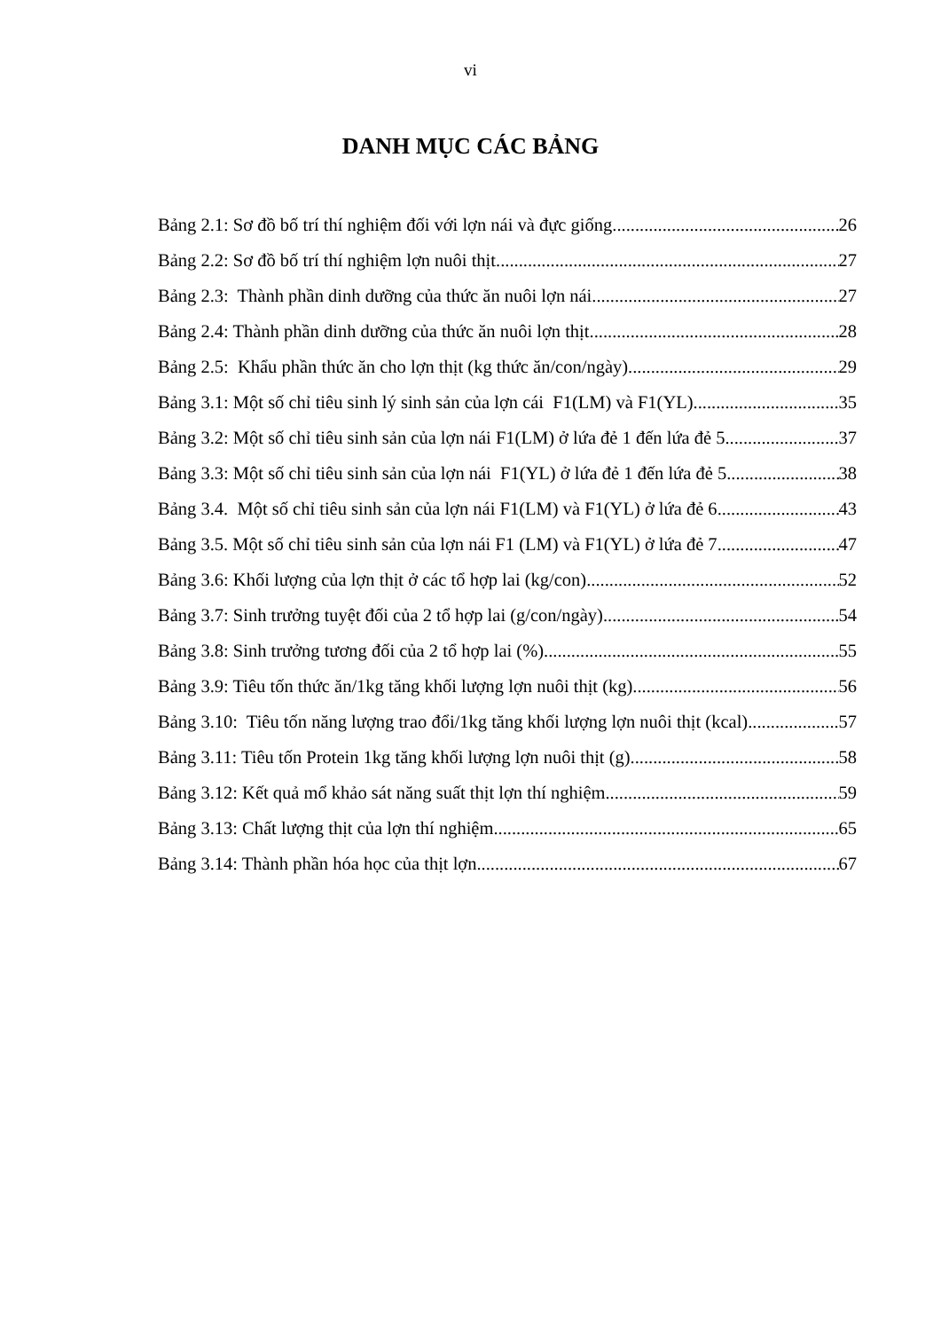vi
DANH MỤC CÁC BẢNG
Bảng 2.1: Sơ đồ bố trí thí nghiệm đối với lợn nái và đực giống 26
Bảng 2.2: Sơ đồ bố trí thí nghiệm lợn nuôi thịt 27
Bảng 2.3: Thành phần dinh dưỡng của thức ăn nuôi lợn nái 27
Bảng 2.4: Thành phần dinh dưỡng của thức ăn nuôi lợn thịt 28
Bảng 2.5: Khẩu phần thức ăn cho lợn thịt (kg thức ăn/con/ngày) 29
Bảng 3.1: Một số chỉ tiêu sinh lý sinh sản của lợn cái F1(LM) và F1(YL) 35
Bảng 3.2: Một số chỉ tiêu sinh sản của lợn nái F1(LM) ở lứa đẻ 1 đến lứa đẻ 5 37
Bảng 3.3: Một số chỉ tiêu sinh sản của lợn nái F1(YL) ở lứa đẻ 1 đến lứa đẻ 5 38
Bảng 3.4. Một số chỉ tiêu sinh sản của lợn nái F1(LM) và F1(YL) ở lứa đẻ 6 43
Bảng 3.5. Một số chỉ tiêu sinh sản của lợn nái F1 (LM) và F1(YL) ở lứa đẻ 7 47
Bảng 3.6: Khối lượng của lợn thịt ở các tổ hợp lai (kg/con) 52
Bảng 3.7: Sinh trưởng tuyệt đối của 2 tổ hợp lai (g/con/ngày) 54
Bảng 3.8: Sinh trưởng tương đối của 2 tổ hợp lai (%) 55
Bảng 3.9: Tiêu tốn thức ăn/1kg tăng khối lượng lợn nuôi thịt (kg) 56
Bảng 3.10: Tiêu tốn năng lượng trao đổi/1kg tăng khối lượng lợn nuôi thịt (kcal) 57
Bảng 3.11: Tiêu tốn Protein 1kg tăng khối lượng lợn nuôi thịt (g) 58
Bảng 3.12: Kết quả mổ khảo sát năng suất thịt lợn thí nghiệm 59
Bảng 3.13: Chất lượng thịt của lợn thí nghiệm 65
Bảng 3.14: Thành phần hóa học của thịt lợn 67